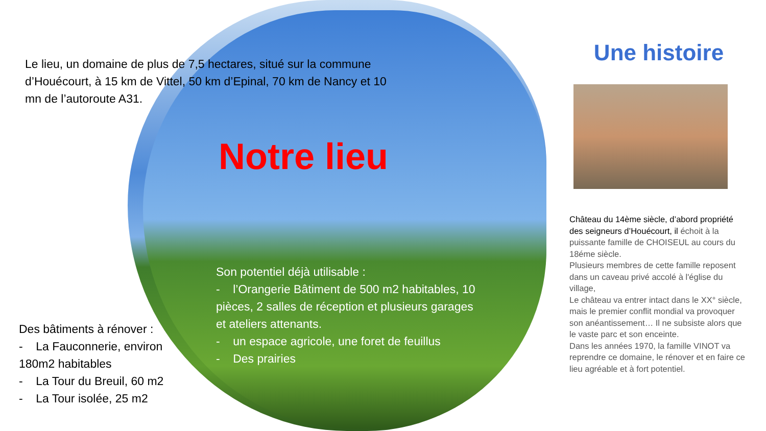Le lieu, un domaine de plus de 7,5 hectares, situé sur la commune d’Houécourt, à 15 km de Vittel, 50 km d’Epinal, 70 km de Nancy et 10 mn de l’autoroute A31.
Notre lieu
Son potentiel déjà utilisable :
- l’Orangerie Bâtiment de 500 m2 habitables, 10 pièces, 2 salles de réception et plusieurs garages et ateliers attenants.
- un espace agricole, une foret de feuillus
- Des prairies
Des bâtiments à rénover :
- La Fauconnerie, environ 180m2 habitables
- La Tour du Breuil, 60 m2
- La Tour isolée, 25 m2
Une histoire
Château du 14ème siècle, d’abord propriété des seigneurs d’Houécourt, il échoit à la puissante famille de CHOISEUL au cours du 18éme siècle.
Plusieurs membres de cette famille reposent dans un caveau privé accolé à l'église du village,
Le château va entrer intact dans le XX° siècle, mais le premier conflit mondial va provoquer son anéantissement… Il ne subsiste alors que le vaste parc et son enceinte.
Dans les années 1970, la famille VINOT va reprendre ce domaine, le rénover et en faire ce lieu agréable et à fort potentiel.